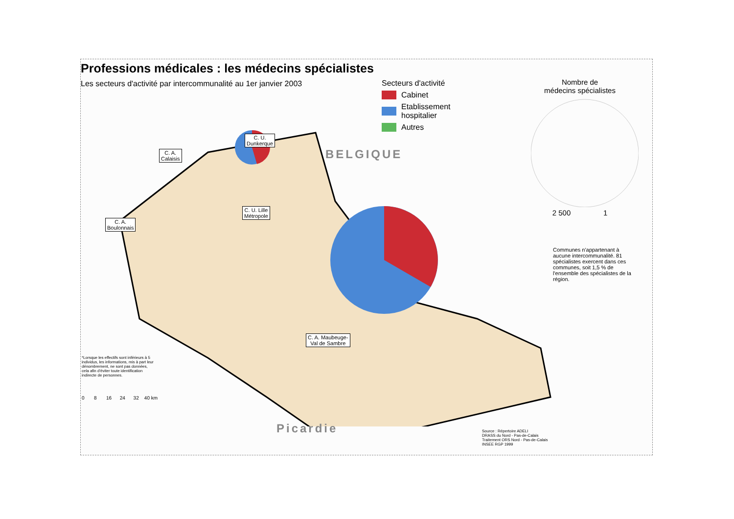Professions médicales : les médecins spécialistes
Les secteurs d'activité par intercommunalité au 1er janvier 2003
Secteurs d'activité
Cabinet
Etablissement
hospitalier
Autres
Nombre de
médecins spécialistes2 500 1
C. U. Lille
Métropole
C. U.
Dunkerque
C. A.
Calaisis
C. A.
Boulonnais
C. A. Maubeuge-
Val de Sambre
Communes n'appartenant à aucune intercommunalité. 81 spécialistes exercent dans ces communes, soit 1,5 % de l'ensemble des spécialistes de la région.
*Lorsque les effectifs sont inférieurs à 5 individus, les informations, mis à part leur dénombrement, ne sont pas données, cela afin d'éviter toute identification indirecte de personnes.
0 8 16 24 32 40 km
BELGIQUE
Picardie
Source : Répertoire ADELI
DRASS du Nord - Pas-de-Calais
Traitement ORS Nord - Pas-de-Calais
INSEE RGP 1999